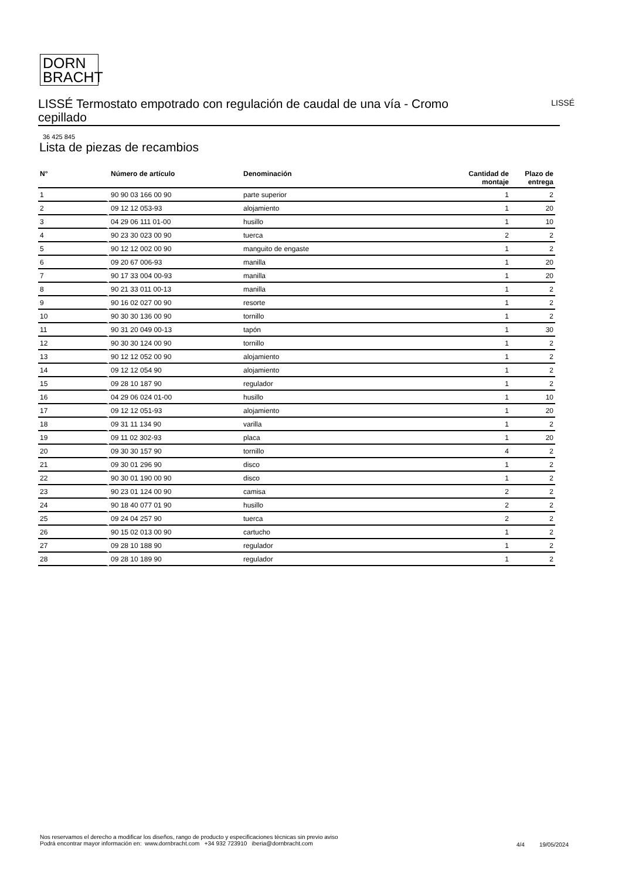DORN
BRACHT
LISSÉ Termostato empotrado con regulación de caudal de una vía - Cromo cepillado
LISSÉ
36 425 845
Lista de piezas de recambios
| N° | Número de artículo | Denominación | Cantidad de montaje | Plazo de entrega |
| --- | --- | --- | --- | --- |
| 1 | 90 90 03 166 00 90 | parte superior | 1 | 2 |
| 2 | 09 12 12 053-93 | alojamiento | 1 | 20 |
| 3 | 04 29 06 111 01-00 | husillo | 1 | 10 |
| 4 | 90 23 30 023 00 90 | tuerca | 2 | 2 |
| 5 | 90 12 12 002 00 90 | manguito de engaste | 1 | 2 |
| 6 | 09 20 67 006-93 | manilla | 1 | 20 |
| 7 | 90 17 33 004 00-93 | manilla | 1 | 20 |
| 8 | 90 21 33 011 00-13 | manilla | 1 | 2 |
| 9 | 90 16 02 027 00 90 | resorte | 1 | 2 |
| 10 | 90 30 30 136 00 90 | tornillo | 1 | 2 |
| 11 | 90 31 20 049 00-13 | tapón | 1 | 30 |
| 12 | 90 30 30 124 00 90 | tornillo | 1 | 2 |
| 13 | 90 12 12 052 00 90 | alojamiento | 1 | 2 |
| 14 | 09 12 12 054 90 | alojamiento | 1 | 2 |
| 15 | 09 28 10 187 90 | regulador | 1 | 2 |
| 16 | 04 29 06 024 01-00 | husillo | 1 | 10 |
| 17 | 09 12 12 051-93 | alojamiento | 1 | 20 |
| 18 | 09 31 11 134 90 | varilla | 1 | 2 |
| 19 | 09 11 02 302-93 | placa | 1 | 20 |
| 20 | 09 30 30 157 90 | tornillo | 4 | 2 |
| 21 | 09 30 01 296 90 | disco | 1 | 2 |
| 22 | 90 30 01 190 00 90 | disco | 1 | 2 |
| 23 | 90 23 01 124 00 90 | camisa | 2 | 2 |
| 24 | 90 18 40 077 01 90 | husillo | 2 | 2 |
| 25 | 09 24 04 257 90 | tuerca | 2 | 2 |
| 26 | 90 15 02 013 00 90 | cartucho | 1 | 2 |
| 27 | 09 28 10 188 90 | regulador | 1 | 2 |
| 28 | 09 28 10 189 90 | regulador | 1 | 2 |
Nos reservamos el derecho a modificar los diseños, rango de producto y especificaciones técnicas sin previo aviso
Podrá encontrar mayor información en: www.dornbracht.com +34 932 723910 iberia@dornbracht.com
4/4 19/05/2024